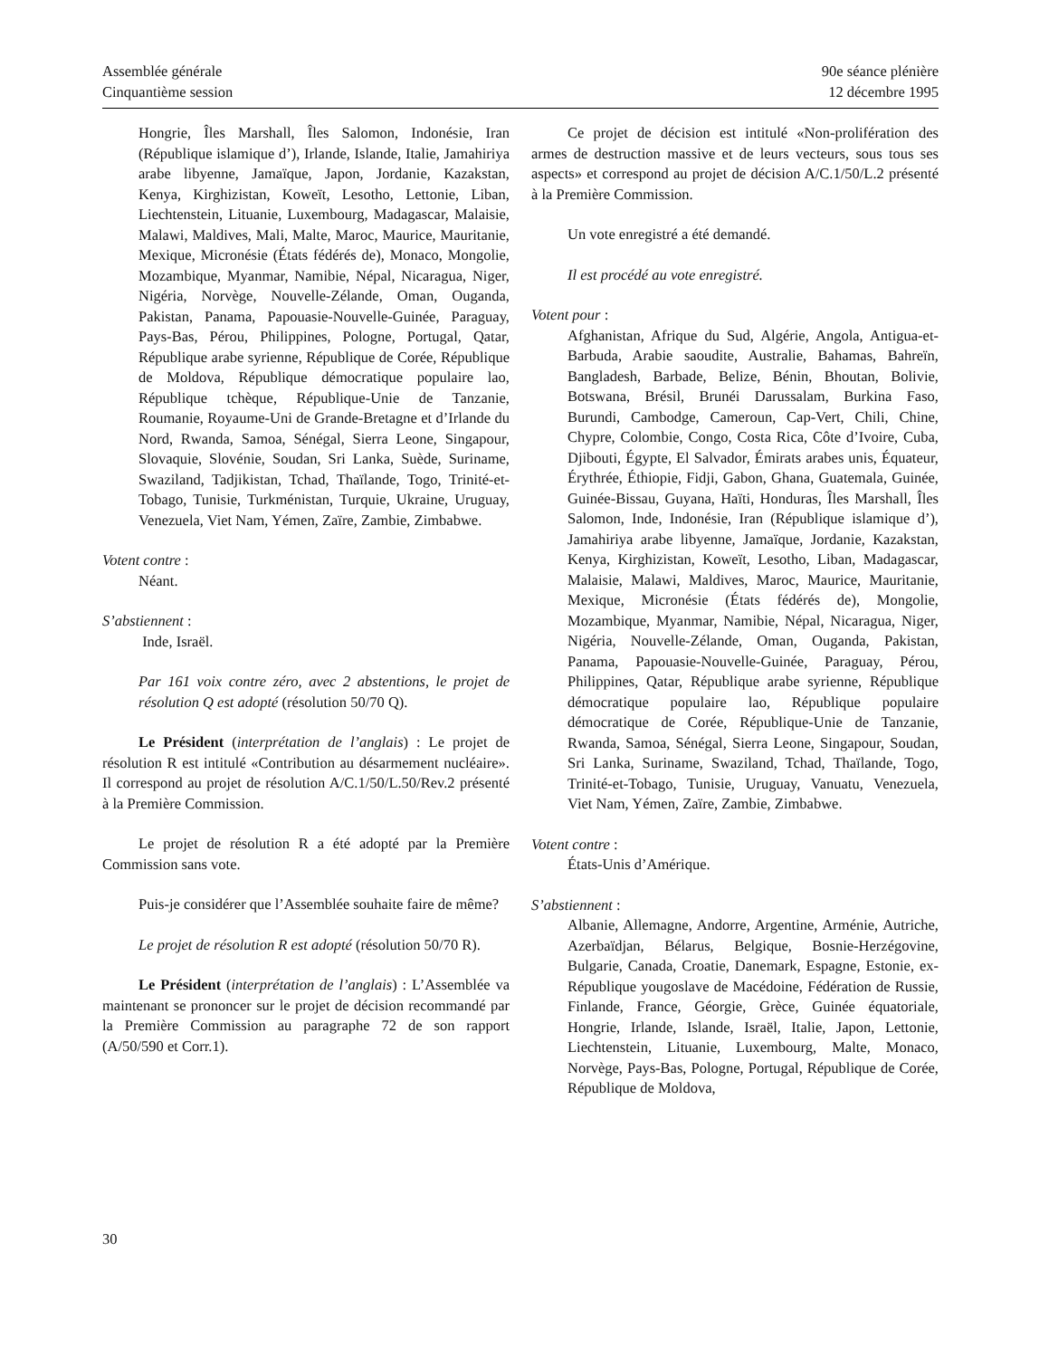Assemblée générale
Cinquantième session
90e séance plénière
12 décembre 1995
Hongrie, Îles Marshall, Îles Salomon, Indonésie, Iran (République islamique d’), Irlande, Islande, Italie, Jamahiriya arabe libyenne, Jamaïque, Japon, Jordanie, Kazakstan, Kenya, Kirghizistan, Koweït, Lesotho, Lettonie, Liban, Liechtenstein, Lituanie, Luxembourg, Madagascar, Malaisie, Malawi, Maldives, Mali, Malte, Maroc, Maurice, Mauritanie, Mexique, Micronésie (États fédérés de), Monaco, Mongolie, Mozambique, Myanmar, Namibie, Népal, Nicaragua, Niger, Nigéria, Norvège, Nouvelle-Zélande, Oman, Ouganda, Pakistan, Panama, Papouasie-Nouvelle-Guinée, Paraguay, Pays-Bas, Pérou, Philippines, Pologne, Portugal, Qatar, République arabe syrienne, République de Corée, République de Moldova, République démocratique populaire lao, République tchèque, République-Unie de Tanzanie, Roumanie, Royaume-Uni de Grande-Bretagne et d’Irlande du Nord, Rwanda, Samoa, Sénégal, Sierra Leone, Singapour, Slovaquie, Slovénie, Soudan, Sri Lanka, Suède, Suriname, Swaziland, Tadjikistan, Tchad, Thaïlande, Togo, Trinité-et-Tobago, Tunisie, Turkménistan, Turquie, Ukraine, Uruguay, Venezuela, Viet Nam, Yémen, Zaïre, Zambie, Zimbabwe.
Votent contre :
Néant.
S’abstiennent :
Inde, Israël.
Par 161 voix contre zéro, avec 2 abstentions, le projet de résolution Q est adopté (résolution 50/70 Q).
Le Président (interprétation de l’anglais) : Le projet de résolution R est intitulé «Contribution au désarmement nucléaire». Il correspond au projet de résolution A/C.1/50/L.50/Rev.2 présenté à la Première Commission.
Le projet de résolution R a été adopté par la Première Commission sans vote.
Puis-je considérer que l’Assemblée souhaite faire de même?
Le projet de résolution R est adopté (résolution 50/70 R).
Le Président (interprétation de l’anglais) : L’Assemblée va maintenant se prononcer sur le projet de décision recommandé par la Première Commission au paragraphe 72 de son rapport (A/50/590 et Corr.1).
Ce projet de décision est intitulé «Non-prolifération des armes de destruction massive et de leurs vecteurs, sous tous ses aspects» et correspond au projet de décision A/C.1/50/L.2 présenté à la Première Commission.
Un vote enregistré a été demandé.
Il est procédé au vote enregistré.
Votent pour :
Afghanistan, Afrique du Sud, Algérie, Angola, Antigua-et-Barbuda, Arabie saoudite, Australie, Bahamas, Bahreïn, Bangladesh, Barbade, Belize, Bénin, Bhoutan, Bolivie, Botswana, Brésil, Brunéi Darussalam, Burkina Faso, Burundi, Cambodge, Cameroun, Cap-Vert, Chili, Chine, Chypre, Colombie, Congo, Costa Rica, Côte d’Ivoire, Cuba, Djibouti, Égypte, El Salvador, Émirats arabes unis, Équateur, Érythrée, Éthiopie, Fidji, Gabon, Ghana, Guatemala, Guinée, Guinée-Bissau, Guyana, Haïti, Honduras, Îles Marshall, Îles Salomon, Inde, Indonésie, Iran (République islamique d’), Jamahiriya arabe libyenne, Jamaïque, Jordanie, Kazakstan, Kenya, Kirghizistan, Koweït, Lesotho, Liban, Madagascar, Malaisie, Malawi, Maldives, Maroc, Maurice, Mauritanie, Mexique, Micronésie (États fédérés de), Mongolie, Mozambique, Myanmar, Namibie, Népal, Nicaragua, Niger, Nigéria, Nouvelle-Zélande, Oman, Ouganda, Pakistan, Panama, Papouasie-Nouvelle-Guinée, Paraguay, Pérou, Philippines, Qatar, République arabe syrienne, République démocratique populaire lao, République populaire démocratique de Corée, République-Unie de Tanzanie, Rwanda, Samoa, Sénégal, Sierra Leone, Singapour, Soudan, Sri Lanka, Suriname, Swaziland, Tchad, Thaïlande, Togo, Trinité-et-Tobago, Tunisie, Uruguay, Vanuatu, Venezuela, Viet Nam, Yémen, Zaïre, Zambie, Zimbabwe.
Votent contre :
États-Unis d’Amérique.
S’abstiennent :
Albanie, Allemagne, Andorre, Argentine, Arménie, Autriche, Azerbaïdjan, Bélarus, Belgique, Bosnie-Herzégovine, Bulgarie, Canada, Croatie, Danemark, Espagne, Estonie, ex-République yougoslave de Macédoine, Fédération de Russie, Finlande, France, Géorgie, Grèce, Guinée équatoriale, Hongrie, Irlande, Islande, Israël, Italie, Japon, Lettonie, Liechtenstein, Lituanie, Luxembourg, Malte, Monaco, Norvège, Pays-Bas, Pologne, Portugal, République de Corée, République de Moldova,
30